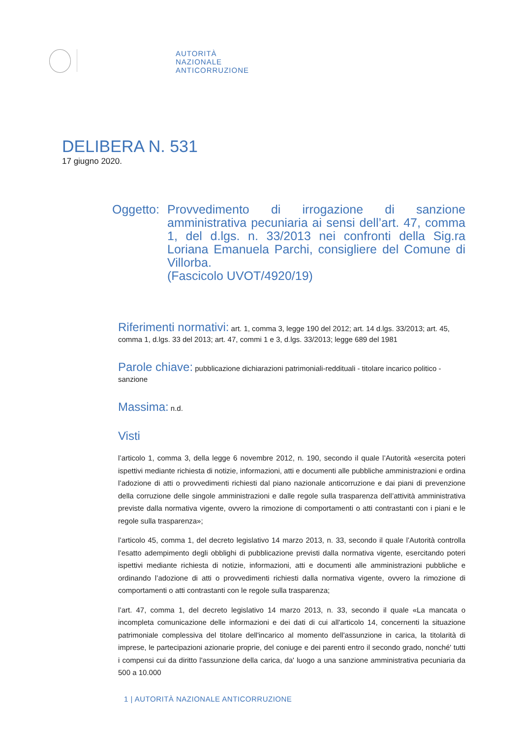AUTORITÀ
NAZIONALE
ANTICORRUZIONE
DELIBERA N. 531
17 giugno 2020.
Oggetto:
Provvedimento di irrogazione di sanzione amministrativa pecuniaria ai sensi dell’art. 47, comma 1, del d.lgs. n. 33/2013 nei confronti della Sig.ra Loriana Emanuela Parchi, consigliere del Comune di Villorba.
(Fascicolo UVOT/4920/19)
Riferimenti normativi: art. 1, comma 3, legge 190 del 2012; art. 14 d.lgs. 33/2013; art. 45, comma 1, d.lgs. 33 del 2013; art. 47, commi 1 e 3, d.lgs. 33/2013; legge 689 del 1981
Parole chiave: pubblicazione dichiarazioni patrimoniali-reddituali - titolare incarico politico - sanzione
Massima: n.d.
Visti
l’articolo 1, comma 3, della legge 6 novembre 2012, n. 190, secondo il quale l’Autorità «esercita poteri ispettivi mediante richiesta di notizie, informazioni, atti e documenti alle pubbliche amministrazioni e ordina l’adozione di atti o provvedimenti richiesti dal piano nazionale anticorruzione e dai piani di prevenzione della corruzione delle singole amministrazioni e dalle regole sulla trasparenza dell’attività amministrativa previste dalla normativa vigente, ovvero la rimozione di comportamenti o atti contrastanti con i piani e le regole sulla trasparenza»;
l’articolo 45, comma 1, del decreto legislativo 14 marzo 2013, n. 33, secondo il quale l’Autorità controlla l’esatto adempimento degli obblighi di pubblicazione previsti dalla normativa vigente, esercitando poteri ispettivi mediante richiesta di notizie, informazioni, atti e documenti alle amministrazioni pubbliche e ordinando l’adozione di atti o provvedimenti richiesti dalla normativa vigente, ovvero la rimozione di comportamenti o atti contrastanti con le regole sulla trasparenza;
l’art. 47, comma 1, del decreto legislativo 14 marzo 2013, n. 33, secondo il quale «La mancata o incompleta comunicazione delle informazioni e dei dati di cui all'articolo 14, concernenti la situazione patrimoniale complessiva del titolare dell'incarico al momento dell'assunzione in carica, la titolarità di imprese, le partecipazioni azionarie proprie, del coniuge e dei parenti entro il secondo grado, nonché' tutti i compensi cui da diritto l'assunzione della carica, da' luogo a una sanzione amministrativa pecuniaria da 500 a 10.000
1 | AUTORITÀ NAZIONALE ANTICORRUZIONE